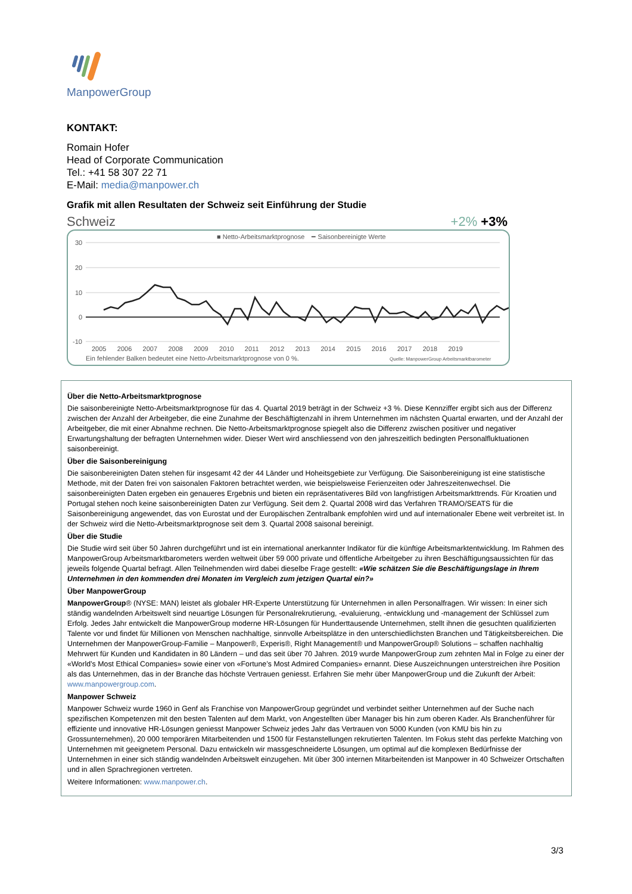ManpowerGroup
KONTAKT:
Romain Hofer
Head of Corporate Communication
Tel.: +41 58 307 22 71
E-Mail: media@manpower.ch
Grafik mit allen Resultaten der Schweiz seit Einführung der Studie
Schweiz +2% +3%
■ Netto-Arbeitsmarktprognose ━ Saisonbereinigte Werte
30
20
10
0
-10
2005 2006 2007 2008 2009 2010 2011 2012 2013 2014 2015 2016 2017 2018 2019
Ein fehlender Balken bedeutet eine Netto-Arbeitsmarktprognose von 0 %.
Quelle: ManpowerGroup Arbeitsmarktbarometer
Über die Netto-Arbeitsmarktprognose
Die saisonbereinigte Netto-Arbeitsmarktprognose für das 4. Quartal 2019 beträgt in der Schweiz +3 %. Diese Kennziffer ergibt sich aus der Differenz zwischen der Anzahl der Arbeitgeber, die eine Zunahme der Beschäftigtenzahl in ihrem Unternehmen im nächsten Quartal erwarten, und der Anzahl der Arbeitgeber, die mit einer Abnahme rechnen. Die Netto-Arbeitsmarktprognose spiegelt also die Differenz zwischen positiver und negativer Erwartungshaltung der befragten Unternehmen wider. Dieser Wert wird anschliessend von den jahreszeitlich bedingten Personalfluktuationen saisonbereinigt.
Über die Saisonbereinigung
Die saisonbereinigten Daten stehen für insgesamt 42 der 44 Länder und Hoheitsgebiete zur Verfügung. Die Saisonbereinigung ist eine statistische Methode, mit der Daten frei von saisonalen Faktoren betrachtet werden, wie beispielsweise Ferienzeiten oder Jahreszeitenwechsel. Die saisonbereinigten Daten ergeben ein genaueres Ergebnis und bieten ein repräsentativeres Bild von langfristigen Arbeitsmarkttrends. Für Kroatien und Portugal stehen noch keine saisonbereinigten Daten zur Verfügung. Seit dem 2. Quartal 2008 wird das Verfahren TRAMO/SEATS für die Saisonbereinigung angewendet, das von Eurostat und der Europäischen Zentralbank empfohlen wird und auf internationaler Ebene weit verbreitet ist. In der Schweiz wird die Netto-Arbeitsmarktprognose seit dem 3. Quartal 2008 saisonal bereinigt.
Über die Studie
Die Studie wird seit über 50 Jahren durchgeführt und ist ein international anerkannter Indikator für die künftige Arbeitsmarktentwicklung. Im Rahmen des ManpowerGroup Arbeitsmarktbarometers werden weltweit über 59 000 private und öffentliche Arbeitgeber zu ihren Beschäftigungsaussichten für das jeweils folgende Quartal befragt. Allen Teilnehmenden wird dabei dieselbe Frage gestellt: «Wie schätzen Sie die Beschäftigungslage in Ihrem Unternehmen in den kommenden drei Monaten im Vergleich zum jetzigen Quartal ein?»
Über ManpowerGroup
ManpowerGroup® (NYSE: MAN) leistet als globaler HR-Experte Unterstützung für Unternehmen in allen Personalfragen. Wir wissen: In einer sich ständig wandelnden Arbeitswelt sind neuartige Lösungen für Personalrekrutierung, -evaluierung, -entwicklung und -management der Schlüssel zum Erfolg. Jedes Jahr entwickelt die ManpowerGroup moderne HR-Lösungen für Hunderttausende Unternehmen, stellt ihnen die gesuchten qualifizierten Talente vor und findet für Millionen von Menschen nachhaltige, sinnvolle Arbeitsplätze in den unterschiedlichsten Branchen und Tätigkeitsbereichen. Die Unternehmen der ManpowerGroup-Familie – Manpower®, Experis®, Right Management® und ManpowerGroup® Solutions – schaffen nachhaltig Mehrwert für Kunden und Kandidaten in 80 Ländern – und das seit über 70 Jahren. 2019 wurde ManpowerGroup zum zehnten Mal in Folge zu einer der «World’s Most Ethical Companies» sowie einer von «Fortune’s Most Admired Companies» ernannt. Diese Auszeichnungen unterstreichen ihre Position als das Unternehmen, das in der Branche das höchste Vertrauen geniesst. Erfahren Sie mehr über ManpowerGroup und die Zukunft der Arbeit: www.manpowergroup.com.
Manpower Schweiz
Manpower Schweiz wurde 1960 in Genf als Franchise von ManpowerGroup gegründet und verbindet seither Unternehmen auf der Suche nach spezifischen Kompetenzen mit den besten Talenten auf dem Markt, von Angestellten über Manager bis hin zum oberen Kader. Als Branchenführer für effiziente und innovative HR-Lösungen geniesst Manpower Schweiz jedes Jahr das Vertrauen von 5000 Kunden (von KMU bis hin zu Grossunternehmen), 20 000 temporären Mitarbeitenden und 1500 für Festanstellungen rekrutierten Talenten. Im Fokus steht das perfekte Matching von Unternehmen mit geeignetem Personal. Dazu entwickeln wir massgeschneiderte Lösungen, um optimal auf die komplexen Bedürfnisse der Unternehmen in einer sich ständig wandelnden Arbeitswelt einzugehen. Mit über 300 internen Mitarbeitenden ist Manpower in 40 Schweizer Ortschaften und in allen Sprachregionen vertreten.
Weitere Informationen: www.manpower.ch.
3/3